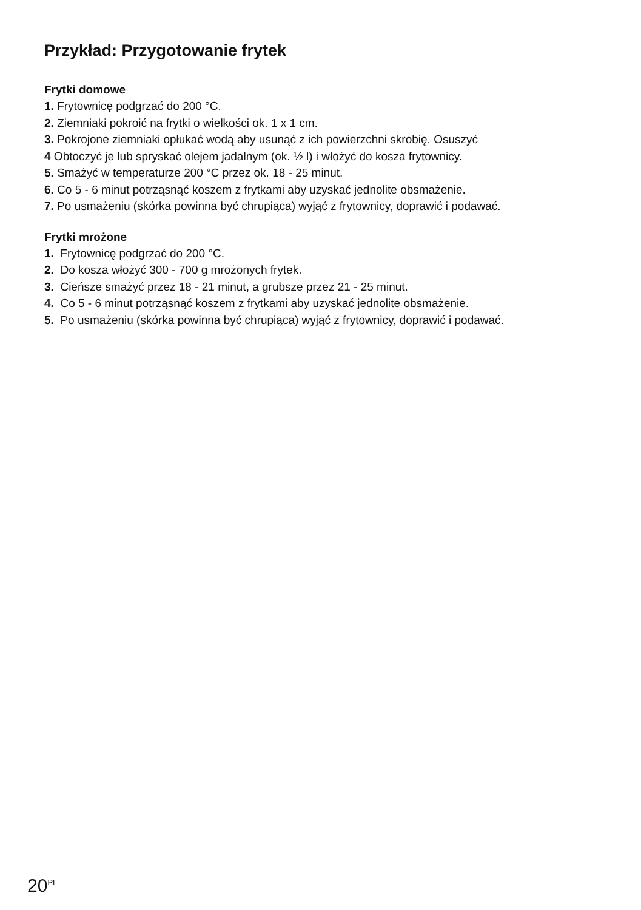Przykład: Przygotowanie frytek
Frytki domowe
1. Frytownicę podgrzać do 200 °C.
2. Ziemniaki pokroić na frytki o wielkości ok. 1 x 1 cm.
3. Pokrojone ziemniaki opłukać wodą aby usunąć z ich powierzchni skrobię. Osuszyć
4 Obtoczyć je lub spryskać olejem jadalnym (ok. ½ l) i włożyć do kosza frytownicy.
5. Smażyć w temperaturze 200 °C przez ok. 18 - 25 minut.
6. Co 5 - 6 minut potrząsnąć koszem z frytkami aby uzyskać jednolite obsmażenie.
7. Po usmażeniu (skórka powinna być chrupiąca) wyjąć z frytownicy, doprawić i podawać.
Frytki mrożone
1. Frytownicę podgrzać do 200 °C.
2. Do kosza włożyć 300 - 700 g mrożonych frytek.
3. Cieńsze smażyć przez 18 - 21 minut, a grubsze przez 21 - 25 minut.
4. Co 5 - 6 minut potrząsnąć koszem z frytkami aby uzyskać jednolite obsmażenie.
5. Po usmażeniu (skórka powinna być chrupiąca) wyjąć z frytownicy, doprawić i podawać.
20<sup>PL</sup>